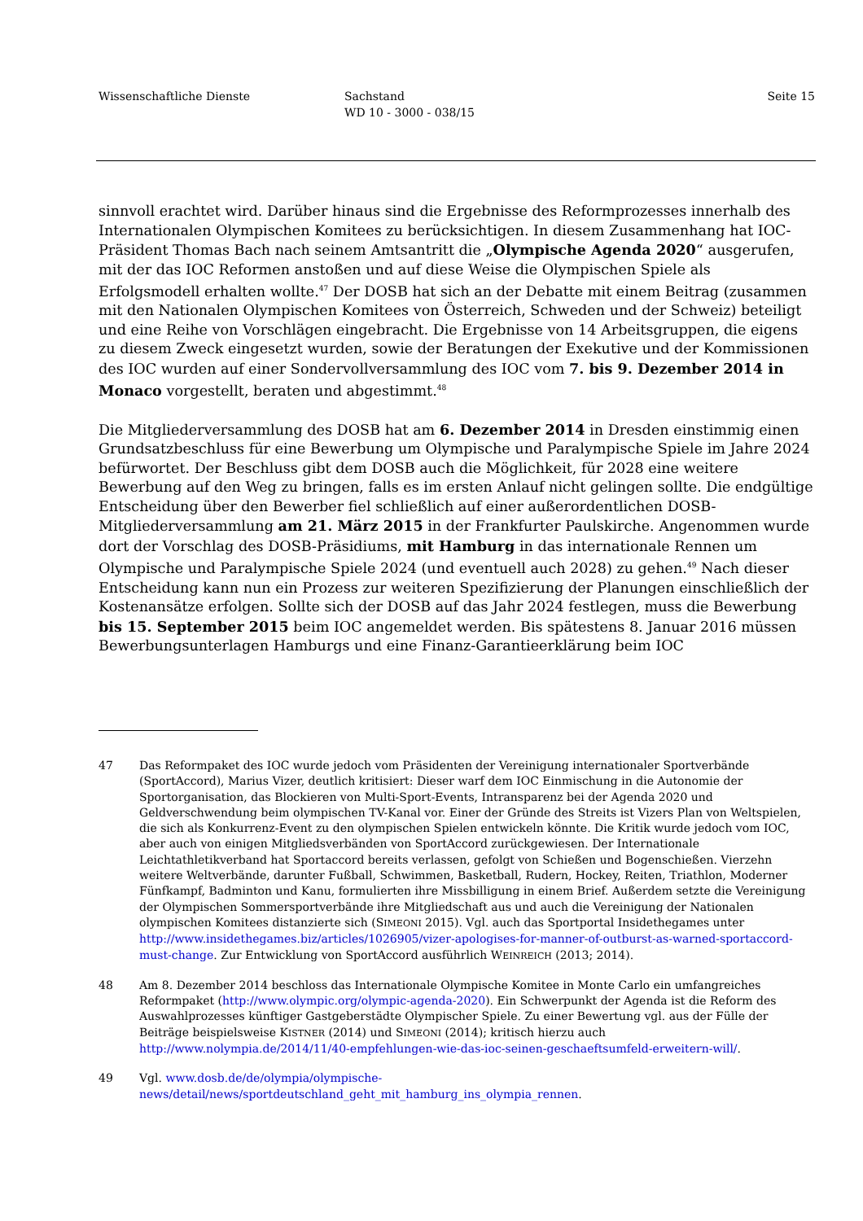Wissenschaftliche Dienste Sachstand
WD 10 - 3000 - 038/15
Seite 15
sinnvoll erachtet wird. Darüber hinaus sind die Ergebnisse des Reformprozesses innerhalb des Internationalen Olympischen Komitees zu berücksichtigen. In diesem Zusammenhang hat IOC-Präsident Thomas Bach nach seinem Amtsantritt die „Olympische Agenda 2020“ ausgerufen, mit der das IOC Reformen anstoßen und auf diese Weise die Olympischen Spiele als Erfolgsmodell erhalten wollte.<sup>47</sup> Der DOSB hat sich an der Debatte mit einem Beitrag (zusammen mit den Nationalen Olympischen Komitees von Österreich, Schweden und der Schweiz) beteiligt und eine Reihe von Vorschlägen eingebracht. Die Ergebnisse von 14 Arbeitsgruppen, die eigens zu diesem Zweck eingesetzt wurden, sowie der Beratungen der Exekutive und der Kommissionen des IOC wurden auf einer Sondervollversammlung des IOC vom 7. bis 9. Dezember 2014 in Monaco vorgestellt, beraten und abgestimmt.<sup>48</sup>
Die Mitgliederversammlung des DOSB hat am 6. Dezember 2014 in Dresden einstimmig einen Grundsatzbeschluss für eine Bewerbung um Olympische und Paralympische Spiele im Jahre 2024 befürwortet. Der Beschluss gibt dem DOSB auch die Möglichkeit, für 2028 eine weitere Bewerbung auf den Weg zu bringen, falls es im ersten Anlauf nicht gelingen sollte. Die endgültige Entscheidung über den Bewerber fiel schließlich auf einer außerordentlichen DOSB-Mitgliederversammlung am 21. März 2015 in der Frankfurter Paulskirche. Angenommen wurde dort der Vorschlag des DOSB-Präsidiums, mit Hamburg in das internationale Rennen um Olympische und Paralympische Spiele 2024 (und eventuell auch 2028) zu gehen.<sup>49</sup> Nach dieser Entscheidung kann nun ein Prozess zur weiteren Spezifizierung der Planungen einschließlich der Kostenansätze erfolgen. Sollte sich der DOSB auf das Jahr 2024 festlegen, muss die Bewerbung bis 15. September 2015 beim IOC angemeldet werden. Bis spätestens 8. Januar 2016 müssen Bewerbungsunterlagen Hamburgs und eine Finanz-Garantieerklärung beim IOC
47 Das Reformpaket des IOC wurde jedoch vom Präsidenten der Vereinigung internationaler Sportverbände (SportAccord), Marius Vizer, deutlich kritisiert: Dieser warf dem IOC Einmischung in die Autonomie der Sportorganisation, das Blockieren von Multi-Sport-Events, Intransparenz bei der Agenda 2020 und Geldverschwendung beim olympischen TV-Kanal vor. Einer der Gründe des Streits ist Vizers Plan von Weltspielen, die sich als Konkurrenz-Event zu den olympischen Spielen entwickeln könnte. Die Kritik wurde jedoch vom IOC, aber auch von einigen Mitgliedsverbänden von SportAccord zurückgewiesen. Der Internationale Leichtathletikverband hat Sportaccord bereits verlassen, gefolgt von Schießen und Bogenschießen. Vierzehn weitere Weltverbände, darunter Fußball, Schwimmen, Basketball, Rudern, Hockey, Reiten, Triathlon, Moderner Fünfkampf, Badminton und Kanu, formulierten ihre Missbilligung in einem Brief. Außerdem setzte die Vereinigung der Olympischen Sommersportverbände ihre Mitgliedschaft aus und auch die Vereinigung der Nationalen olympischen Komitees distanzierte sich (SIMEONI 2015). Vgl. auch das Sportportal Insidethegames unter http://www.insidethegames.biz/articles/1026905/vizer-apologises-for-manner-of-outburst-as-warned-sportaccord-must-change. Zur Entwicklung von SportAccord ausführlich WEINREICH (2013; 2014).
48 Am 8. Dezember 2014 beschloss das Internationale Olympische Komitee in Monte Carlo ein umfangreiches Reformpaket (http://www.olympic.org/olympic-agenda-2020). Ein Schwerpunkt der Agenda ist die Reform des Auswahlprozesses künftiger Gastgeberstädte Olympischer Spiele. Zu einer Bewertung vgl. aus der Fülle der Beiträge beispielsweise KISTNER (2014) und SIMEONI (2014); kritisch hierzu auch http://www.nolympia.de/2014/11/40-empfehlungen-wie-das-ioc-seinen-geschaeftsumfeld-erweitern-will/.
49 Vgl. www.dosb.de/de/olympia/olympische-news/detail/news/sportdeutschland_geht_mit_hamburg_ins_olympia_rennen.